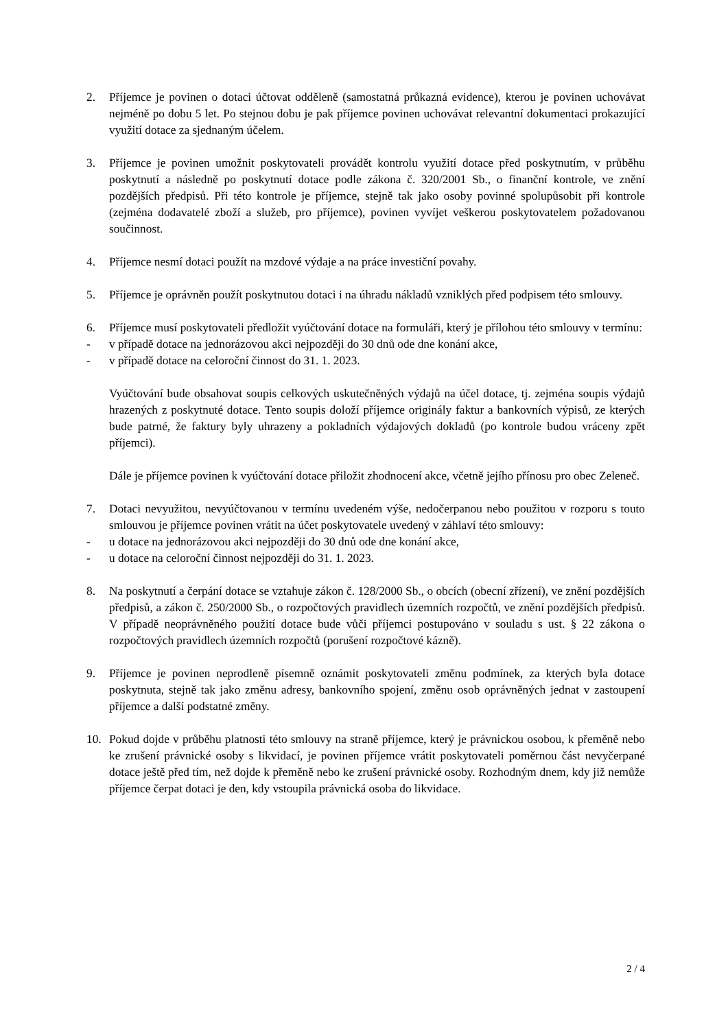2. Příjemce je povinen o dotaci účtovat odděleně (samostatná průkazná evidence), kterou je povinen uchovávat nejméně po dobu 5 let. Po stejnou dobu je pak příjemce povinen uchovávat relevantní dokumentaci prokazující využití dotace za sjednaným účelem.
3. Příjemce je povinen umožnit poskytovateli provádět kontrolu využití dotace před poskytnutím, v průběhu poskytnutí a následně po poskytnutí dotace podle zákona č. 320/2001 Sb., o finanční kontrole, ve znění pozdějších předpisů. Při této kontrole je příjemce, stejně tak jako osoby povinné spolupůsobit při kontrole (zejména dodavatelé zboží a služeb, pro příjemce), povinen vyvíjet veškerou poskytovatelem požadovanou součinnost.
4. Příjemce nesmí dotaci použít na mzdové výdaje a na práce investiční povahy.
5. Příjemce je oprávněn použít poskytnutou dotaci i na úhradu nákladů vzniklých před podpisem této smlouvy.
6. Příjemce musí poskytovateli předložit vyúčtování dotace na formuláři, který je přílohou této smlouvy v termínu:
- v případě dotace na jednorázovou akci nejpozději do 30 dnů ode dne konání akce,
- v případě dotace na celoroční činnost do 31. 1. 2023.
Vyúčtování bude obsahovat soupis celkových uskutečněných výdajů na účel dotace, tj. zejména soupis výdajů hrazených z poskytnuté dotace. Tento soupis doloží příjemce originály faktur a bankovních výpisů, ze kterých bude patrné, že faktury byly uhrazeny a pokladních výdajových dokladů (po kontrole budou vráceny zpět příjemci).
Dále je příjemce povinen k vyúčtování dotace přiložit zhodnocení akce, včetně jejího přínosu pro obec Zeleneč.
7. Dotaci nevyužitou, nevyúčtovanou v termínu uvedeném výše, nedočerpanou nebo použitou v rozporu s touto smlouvou je příjemce povinen vrátit na účet poskytovatele uvedený v záhlaví této smlouvy:
- u dotace na jednorázovou akci nejpozději do 30 dnů ode dne konání akce,
- u dotace na celoroční činnost nejpozději do 31. 1. 2023.
8. Na poskytnutí a čerpání dotace se vztahuje zákon č. 128/2000 Sb., o obcích (obecní zřízení), ve znění pozdějších předpisů, a zákon č. 250/2000 Sb., o rozpočtových pravidlech územních rozpočtů, ve znění pozdějších předpisů. V případě neoprávněného použití dotace bude vůči příjemci postupováno v souladu s ust. § 22 zákona o rozpočtových pravidlech územních rozpočtů (porušení rozpočtové kázně).
9. Příjemce je povinen neprodleně písemně oznámit poskytovateli změnu podmínek, za kterých byla dotace poskytnuta, stejně tak jako změnu adresy, bankovního spojení, změnu osob oprávněných jednat v zastoupení příjemce a další podstatné změny.
10. Pokud dojde v průběhu platnosti této smlouvy na straně příjemce, který je právnickou osobou, k přeměně nebo ke zrušení právnické osoby s likvidací, je povinen příjemce vrátit poskytovateli poměrnou část nevyčerpané dotace ještě před tím, než dojde k přeměně nebo ke zrušení právnické osoby. Rozhodným dnem, kdy již nemůže příjemce čerpat dotaci je den, kdy vstoupila právnická osoba do likvidace.
2 / 4